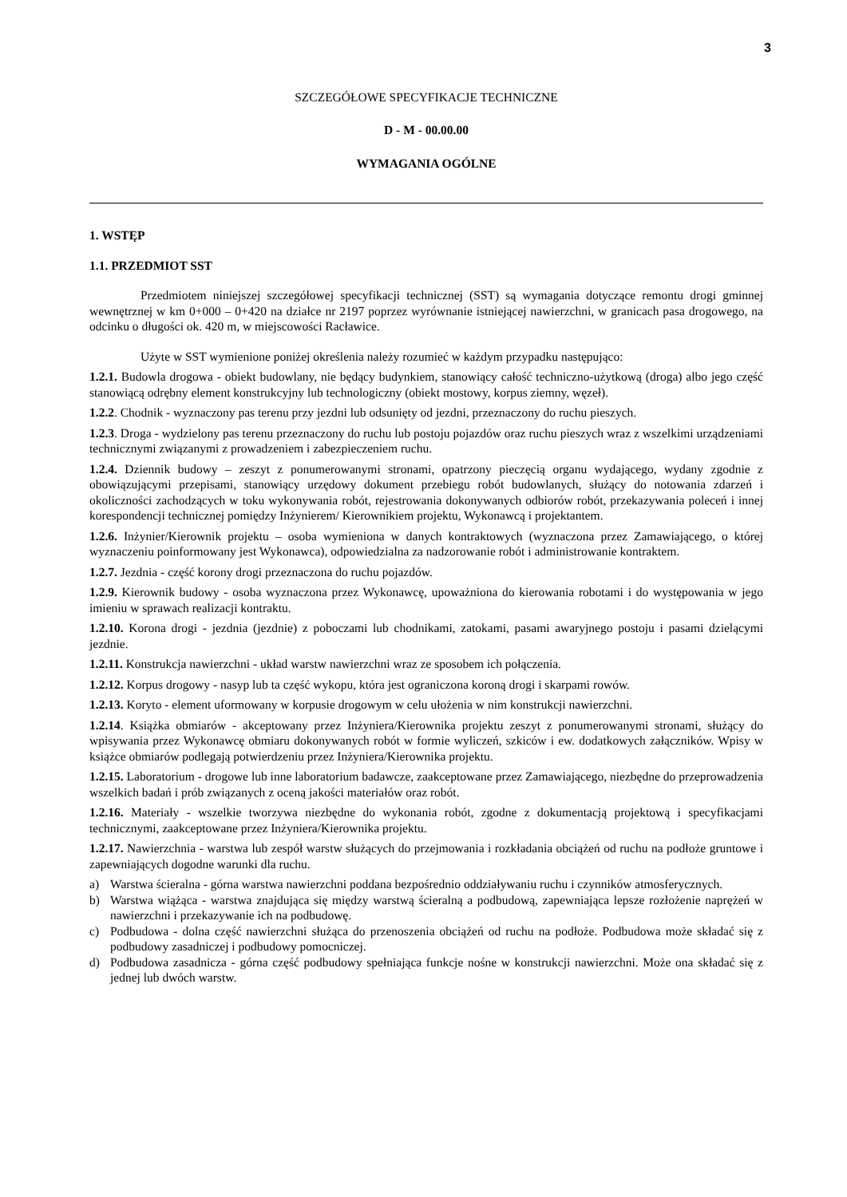3
SZCZEGÓŁOWE SPECYFIKACJE TECHNICZNE
D - M - 00.00.00
WYMAGANIA OGÓLNE
1. WSTĘP
1.1. PRZEDMIOT SST
Przedmiotem niniejszej szczegółowej specyfikacji technicznej (SST) są wymagania dotyczące remontu drogi gminnej wewnętrznej w km 0+000 – 0+420 na działce nr 2197 poprzez wyrównanie istniejącej nawierzchni, w granicach pasa drogowego, na odcinku o długości ok. 420 m, w miejscowości Racławice.
Użyte w SST wymienione poniżej określenia należy rozumieć w każdym przypadku następująco:
1.2.1. Budowla drogowa - obiekt budowlany, nie będący budynkiem, stanowiący całość techniczno-użytkową (droga) albo jego część stanowiącą odrębny element konstrukcyjny lub technologiczny (obiekt mostowy, korpus ziemny, węzeł).
1.2.2. Chodnik - wyznaczony pas terenu przy jezdni lub odsunięty od jezdni, przeznaczony do ruchu pieszych.
1.2.3. Droga - wydzielony pas terenu przeznaczony do ruchu lub postoju pojazdów oraz ruchu pieszych wraz z wszelkimi urządzeniami technicznymi związanymi z prowadzeniem i zabezpieczeniem ruchu.
1.2.4. Dziennik budowy – zeszyt z ponumerowanymi stronami, opatrzony pieczęcią organu wydającego, wydany zgodnie z obowiązującymi przepisami, stanowiący urzędowy dokument przebiegu robót budowlanych, służący do notowania zdarzeń i okoliczności zachodzących w toku wykonywania robót, rejestrowania dokonywanych odbiorów robót, przekazywania poleceń i innej korespondencji technicznej pomiędzy Inżynierem/ Kierownikiem projektu, Wykonawcą i projektantem.
1.2.6. Inżynier/Kierownik projektu – osoba wymieniona w danych kontraktowych (wyznaczona przez Zamawiającego, o której wyznaczeniu poinformowany jest Wykonawca), odpowiedzialna za nadzorowanie robót i administrowanie kontraktem.
1.2.7. Jezdnia - część korony drogi przeznaczona do ruchu pojazdów.
1.2.9. Kierownik budowy - osoba wyznaczona przez Wykonawcę, upoważniona do kierowania robotami i do występowania w jego imieniu w sprawach realizacji kontraktu.
1.2.10. Korona drogi - jezdnia (jezdnie) z poboczami lub chodnikami, zatokami, pasami awaryjnego postoju i pasami dzielącymi jezdnie.
1.2.11. Konstrukcja nawierzchni - układ warstw nawierzchni wraz ze sposobem ich połączenia.
1.2.12. Korpus drogowy - nasyp lub ta część wykopu, która jest ograniczona koroną drogi i skarpami rowów.
1.2.13. Koryto - element uformowany w korpusie drogowym w celu ułożenia w nim konstrukcji nawierzchni.
1.2.14. Książka obmiarów - akceptowany przez Inżyniera/Kierownika projektu zeszyt z ponumerowanymi stronami, służący do wpisywania przez Wykonawcę obmiaru dokonywanych robót w formie wyliczeń, szkiców i ew. dodatkowych załączników. Wpisy w książce obmiarów podlegają potwierdzeniu przez Inżyniera/Kierownika projektu.
1.2.15. Laboratorium - drogowe lub inne laboratorium badawcze, zaakceptowane przez Zamawiającego, niezbędne do przeprowadzenia wszelkich badań i prób związanych z oceną jakości materiałów oraz robót.
1.2.16. Materiały - wszelkie tworzywa niezbędne do wykonania robót, zgodne z dokumentacją projektową i specyfikacjami technicznymi, zaakceptowane przez Inżyniera/Kierownika projektu.
1.2.17. Nawierzchnia - warstwa lub zespół warstw służących do przejmowania i rozkładania obciążeń od ruchu na podłoże gruntowe i zapewniających dogodne warunki dla ruchu.
a) Warstwa ścieralna - górna warstwa nawierzchni poddana bezpośrednio oddziaływaniu ruchu i czynników atmosferycznych.
b) Warstwa wiążąca - warstwa znajdująca się między warstwą ścieralną a podbudową, zapewniająca lepsze rozłożenie naprężeń w nawierzchni i przekazywanie ich na podbudowę.
c) Podbudowa - dolna część nawierzchni służąca do przenoszenia obciążeń od ruchu na podłoże. Podbudowa może składać się z podbudowy zasadniczej i podbudowy pomocniczej.
d) Podbudowa zasadnicza - górna część podbudowy spełniająca funkcje nośne w konstrukcji nawierzchni. Może ona składać się z jednej lub dwóch warstw.